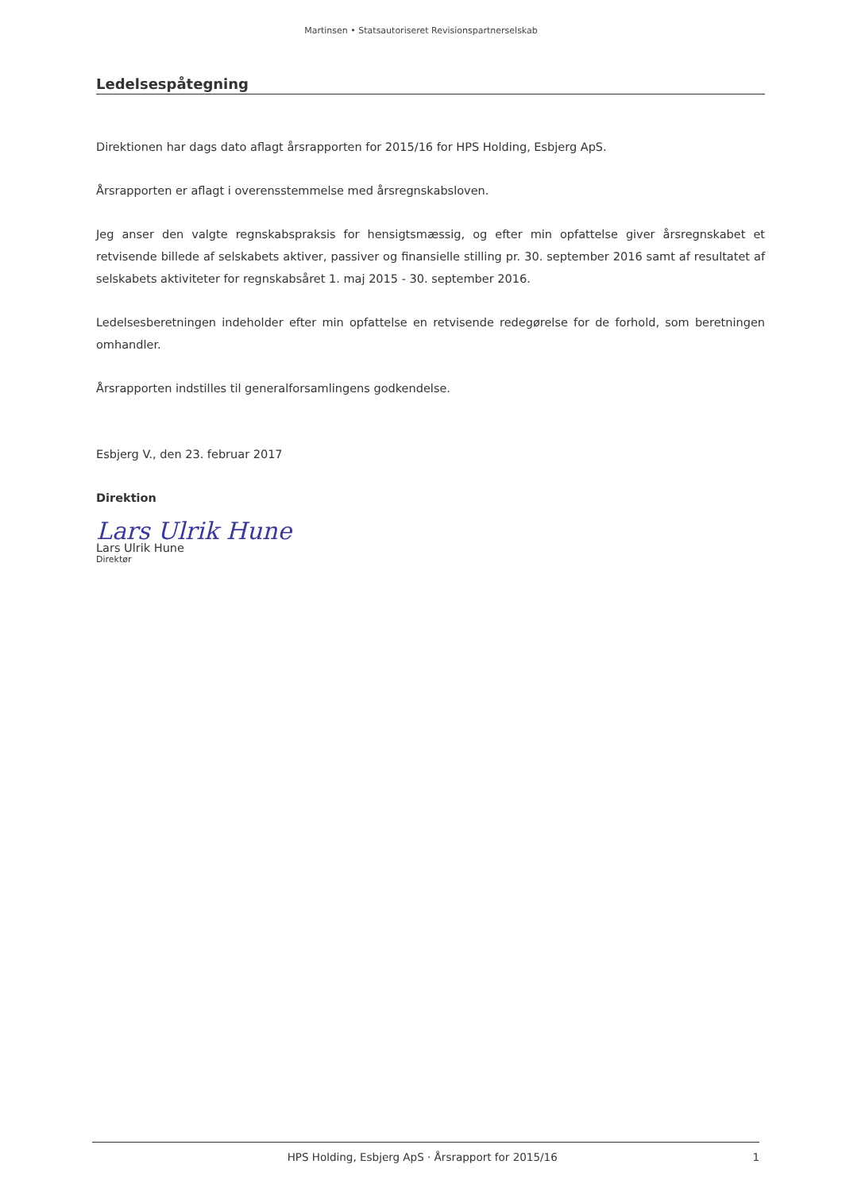Martinsen • Statsautoriseret Revisionspartnerselskab
Ledelsespåtegning
Direktionen har dags dato aflagt årsrapporten for 2015/16 for HPS Holding, Esbjerg ApS.
Årsrapporten er aflagt i overensstemmelse med årsregnskabsloven.
Jeg anser den valgte regnskabspraksis for hensigtsmæssig, og efter min opfattelse giver årsregnskabet et retvisende billede af selskabets aktiver, passiver og finansielle stilling pr. 30. september 2016 samt af resultatet af selskabets aktiviteter for regnskabsåret 1. maj 2015 - 30. september 2016.
Ledelsesberetningen indeholder efter min opfattelse en retvisende redegørelse for de forhold, som beretningen omhandler.
Årsrapporten indstilles til generalforsamlingens godkendelse.
Esbjerg V., den 23. februar 2017
Direktion
Lars Ulrik Hune
Lars Ulrik Hune
Direktør
HPS Holding, Esbjerg ApS · Årsrapport for 2015/16 1